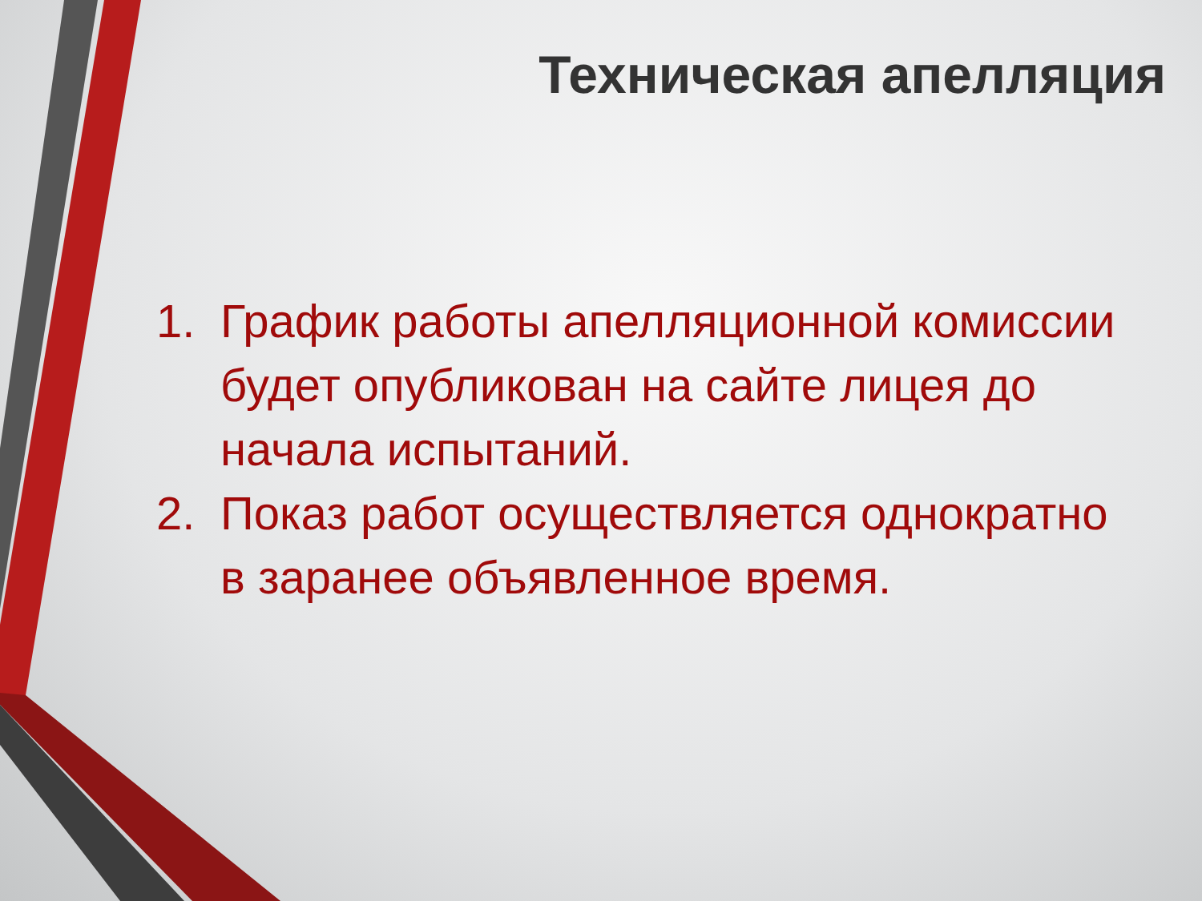Техническая апелляция
1. График работы апелляционной комиссии будет опубликован на сайте лицея до начала испытаний.
2. Показ работ осуществляется однократно в заранее объявленное время.